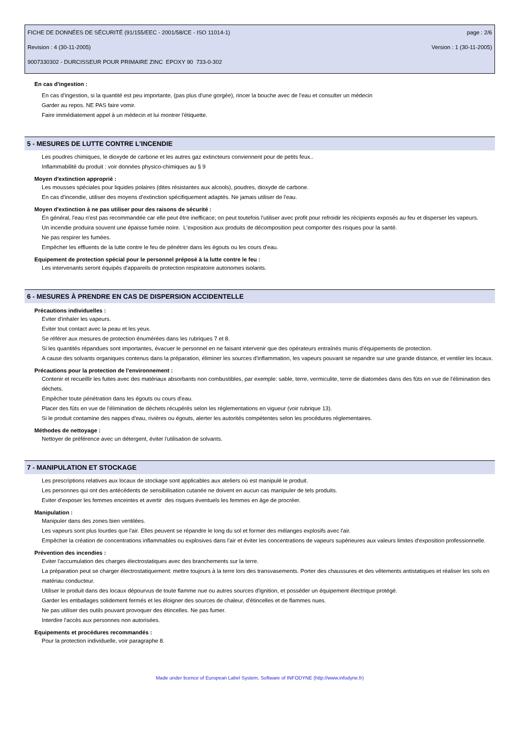FICHE DE DONNÉES DE SÉCURITÉ (91/155/EEC - 2001/58/CE - ISO 11014-1) page : 2/6
Revision : 4 (30-11-2005) Version : 1 (30-11-2005)
9007330302 - DURCISSEUR POUR PRIMAIRE ZINC EPOXY 90 733-0-302
En cas d'ingestion :
En cas d'ingestion, si la quantité est peu importante, (pas plus d'une gorgée), rincer la bouche avec de l'eau et consulter un médecin
Garder au repos. NE PAS faire vomir.
Faire immédiatement appel à un médecin et lui montrer l'étiquette.
5 - MESURES DE LUTTE CONTRE L'INCENDIE
Les poudres chimiques, le dioxyde de carbone et les autres gaz extincteurs conviennent pour de petits feux..
Inflammabilité du produit : voir données physico-chimiques au § 9
Moyen d'extinction approprié :
Les mousses spéciales pour liquides polaires (dites résistantes aux alcools), poudres, dioxyde de carbone.
En cas d'incendie, utiliser des moyens d'extinction spécifiquement adaptés. Ne jamais utiliser de l'eau.
Moyen d'extinction à ne pas utiliser pour des raisons de sécurité :
En général, l'eau n'est pas recommandée car elle peut être inefficace; on peut toutefois l'utiliser avec profit pour refroidir les récipients exposés au feu et disperser les vapeurs.
Un incendie produira souvent une épaisse fumée noire. L'exposition aux produits de décomposition peut comporter des risques pour la santé.
Ne pas respirer les fumées.
Empêcher les effluents de la lutte contre le feu de pénétrer dans les égouts ou les cours d'eau.
Equipement de protection spécial pour le personnel préposé à la lutte contre le feu :
Les intervenants seront équipés d'appareils de protection respiratoire autonomes isolants.
6 - MESURES À PRENDRE EN CAS DE DISPERSION ACCIDENTELLE
Précautions individuelles :
Eviter d'inhaler les vapeurs.
Eviter tout contact avec la peau et les yeux.
Se référer aux mesures de protection énumérées dans les rubriques 7 et 8.
Si les quantités répandues sont importantes, évacuer le personnel en ne faisant intervenir que des opérateurs entraînés munis d'équipements de protection.
A cause des solvants organiques contenus dans la préparation, éliminer les sources d'inflammation, les vapeurs pouvant se repandre sur une grande distance, et ventiler les locaux.
Précautions pour la protection de l'environnement :
Contenir et recueillir les fuites avec des matériaux absorbants non combustibles, par exemple: sable, terre, vermiculite, terre de diatomées dans des fûts en vue de l'élimination des déchets.
Empêcher toute pénétration dans les égouts ou cours d'eau.
Placer des fûts en vue de l'élimination de déchets récupérés selon les réglementations en vigueur (voir rubrique 13).
Si le produit contamine des nappes d'eau, rivières ou égouts, alerter les autorités compétentes selon les procédures réglementaires.
Méthodes de nettoyage :
Nettoyer de préférence avec un détergent, éviter l'utilisation de solvants.
7 - MANIPULATION ET STOCKAGE
Les prescriptions relatives aux locaux de stockage sont applicables aux ateliers où est manipulé le produit.
Les personnes qui ont des antécédents de sensibilisation cutanée ne doivent en aucun cas manipuler de tels produits.
Eviter d'exposer les femmes enceintes et avertir des risques éventuels les femmes en âge de procréer.
Manipulation :
Manipuler dans des zones bien ventilées.
Les vapeurs sont plus lourdes que l'air. Elles peuvent se répandre le long du sol et former des mélanges explosifs avec l'air.
Empêcher la création de concentrations inflammables ou explosives dans l'air et éviter les concentrations de vapeurs supérieures aux valeurs limites d'exposition professionnelle.
Prévention des incendies :
Eviter l'accumulation des charges électrostatiques avec des branchements sur la terre.
La préparation peut se charger électrostatiquement: mettre toujours à la terre lors des transvasements. Porter des chaussures et des vêtements antistatiques et réaliser les sols en matériau conducteur.
Utiliser le produit dans des locaux dépourvus de toute flamme nue ou autres sources d'ignition, et posséder un équipement électrique protégé.
Garder les emballages solidement fermés et les éloigner des sources de chaleur, d'étincelles et de flammes nues.
Ne pas utiliser des outils pouvant provoquer des étincelles. Ne pas fumer.
Interdire l'accès aux personnes non autorisées.
Equipements et procédures recommandés :
Pour la protection individuelle, voir paragraphe 8.
Made under licence of European Label System, Software of INFODYNE (http://www.infodyne.fr)